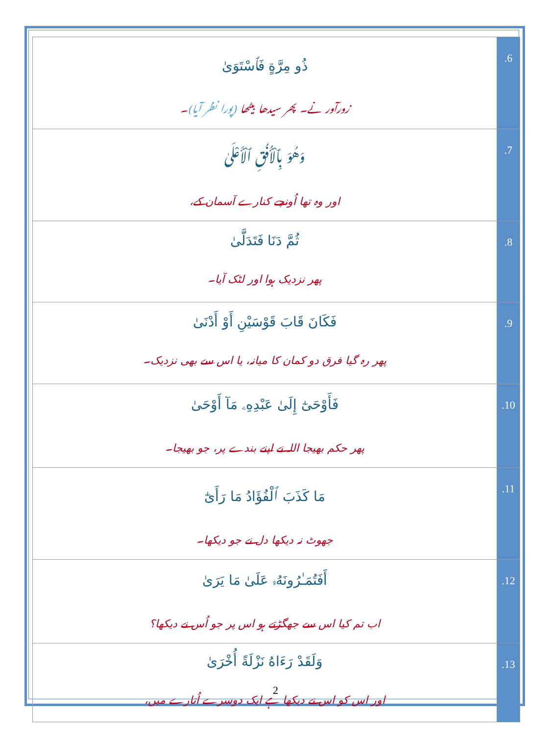| ذُو مِرَّةٍ فَٱسْتَوَىٰ زورآور نے۔ پھر سیدھا بیٹھا (پورا نظر آیا) ۔ | .6 |
| وَهُوَ بِٱلْأُفُقِ ٱلْأَعْلَىٰ اور وہ تھا اُونچے کنارے آسمان کے، | .7 |
| ثُمَّ دَنَا فَتَدَلَّىٰ پھر نزدیک ہوا اور لٹک آیا۔ | .8 |
| فَكَانَ قَابَ قَوْسَيْنِ أَوْ أَدْنَىٰ پھر رہ گیا فرق دو کمان کا میانہ، یا اس سے بھی نزدیک۔ | .9 |
| فَأَوْحَىٰٓ إِلَىٰ عَبْدِهِۦ مَآ أَوْحَىٰ پھر حکم بھیجا اللہ نے اپنے بندے پر، جو بھیجا۔ | .10 |
| مَا كَذَبَ ٱلْفُؤَادُ مَا رَأَىٰٓ جھوٹ نہ دیکھا دل نے جو دیکھا۔ | .11 |
| أَفَتُمَـٰرُونَهُۥ عَلَىٰ مَا يَرَىٰ اب تم کیا اس سے جھگڑتے ہو اس پر جو اُس نے دیکھا؟ | .12 |
| وَلَقَدْ رَءَاهُ نَزْلَةً أُخْرَىٰ اور اس کو اس نے دیکھا ہے ایک دوسرے اُتارے میں، | .13 |
2